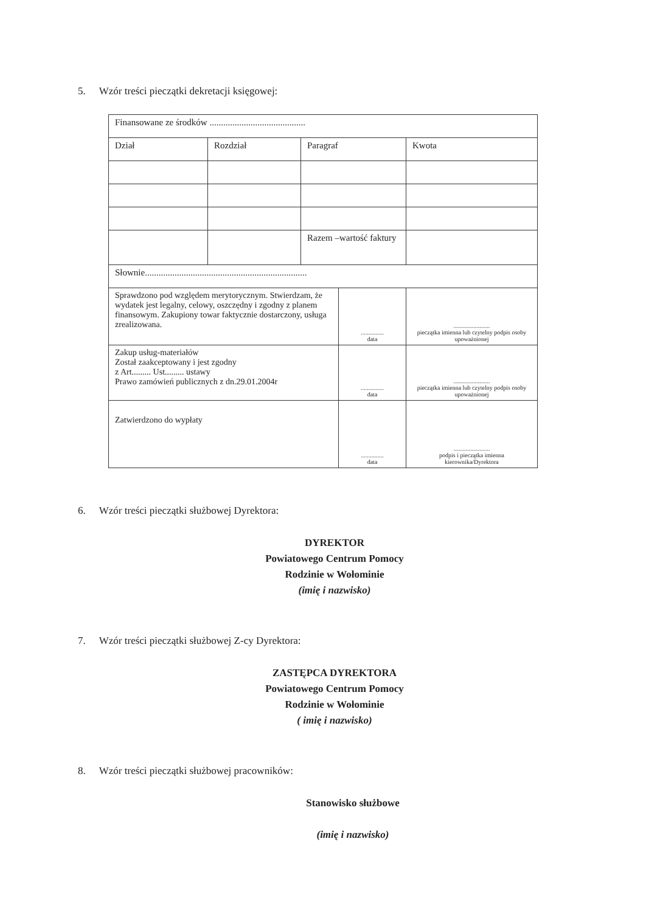5. Wzór treści pieczątki dekretacji księgowej:
| Finansowane ze środków .......................................... | | | | |
| Dział | Rozdział | Paragraf | | Kwota |
| | | Razem –wartość faktury | | |
| Słownie....................................................................... | | | | |
| Sprawdzono pod względem merytorycznym. Stwierdzam, że wydatek jest legalny, celowy, oszczędny i zgodny z planem finansowym. Zakupiony towar faktycznie dostarczony, usługa zrealizowana. | | | ............... data | ........................ pieczątka imienna lub czytelny podpis osoby upoważnionej |
| Zakup usług-materiałów Został zaakceptowany i jest zgodny z Art......... Ust......... ustawy Prawo zamówień publicznych z dn.29.01.2004r | | | ............... data | ........................ pieczątka imienna lub czytelny podpis osoby upoważnionej |
| Zatwierdzono do wypłaty | | | ............... data | ........................ podpis i pieczątka imienna kierownika/Dyrektora |
6. Wzór treści pieczątki służbowej Dyrektora:
DYREKTOR
Powiatowego Centrum Pomocy
Rodzinie w Wołominie
(imię i nazwisko)
7. Wzór treści pieczątki służbowej Z-cy Dyrektora:
ZASTĘPCA DYREKTORA
Powiatowego Centrum Pomocy
Rodzinie w Wołominie
( imię i nazwisko)
8. Wzór treści pieczątki służbowej pracowników:
Stanowisko służbowe
(imię i nazwisko)